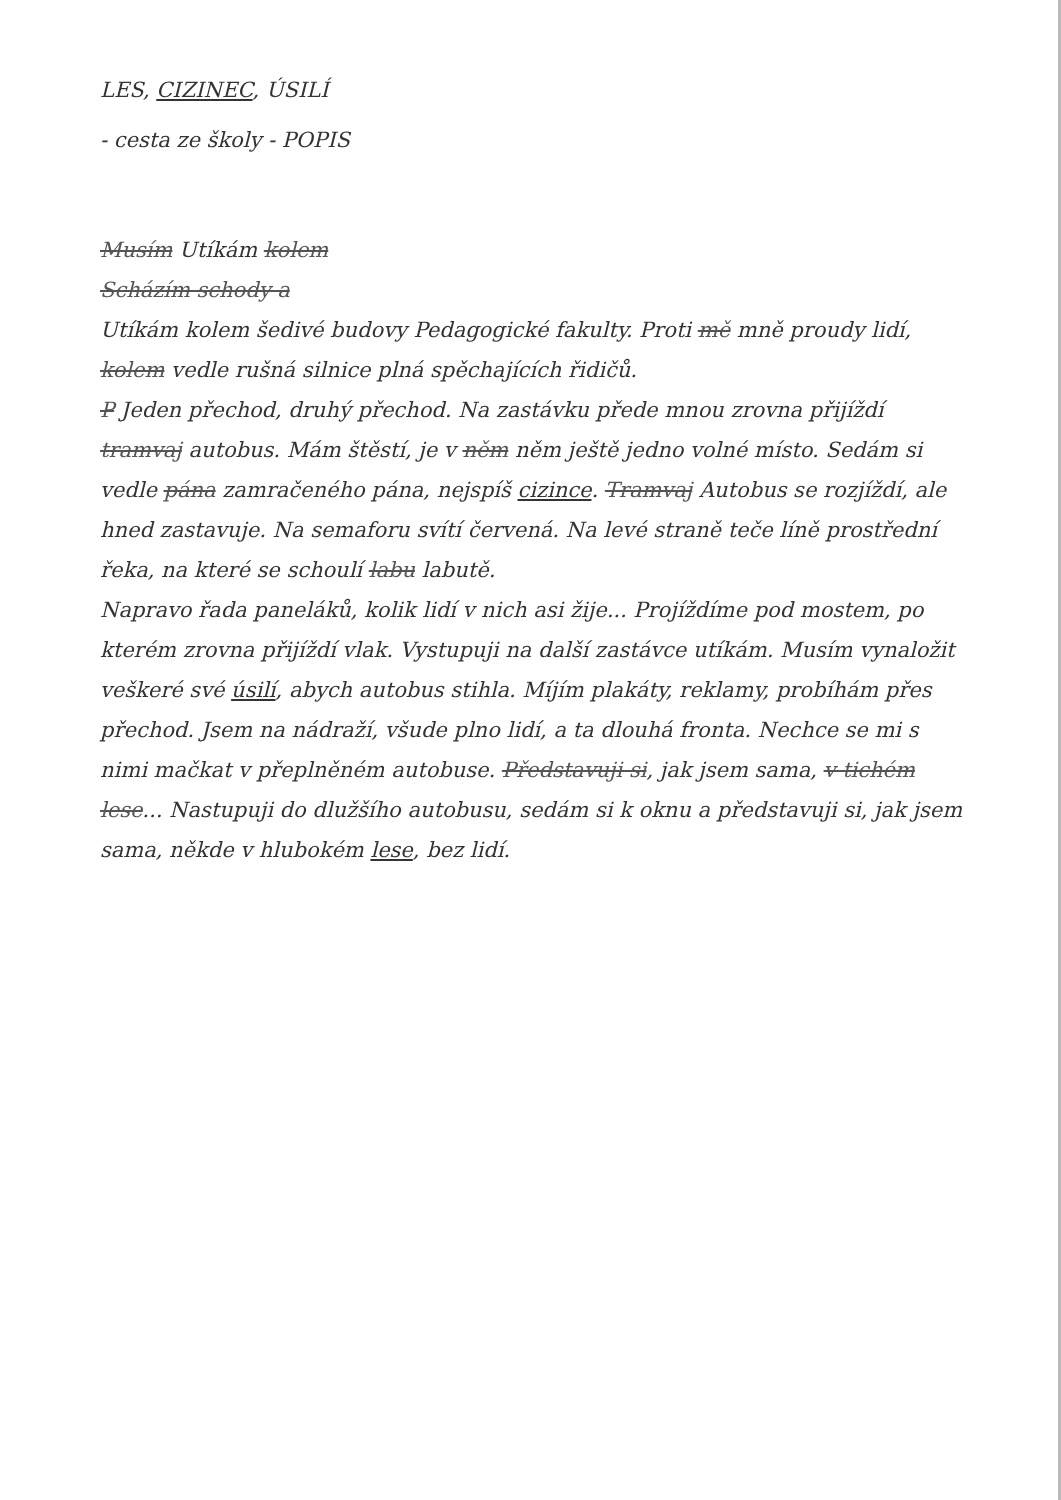LES, CIZINEC, ÚSILÍ
- cesta ze školy - POPIS
Musím Utíkám kolem
Scházím schody a
Utíkám kolem šedivé budovy Pedagogické fakulty. Proti mě mně proudy lidí, kolem vedle rušná silnice plná spěchajících řidičů.
P Jeden přechod, druhý přechod. Na zastávku přede mnou zrovna přijíždí tramvaj autobus. Mám štěstí, je v něm něm ještě jedno volné místo. Sedám si vedle pána zamračeného pána, nejspíš cizince. Tramvaj Autobus se rozjíždí, ale hned zastavuje. Na semaforu svítí červená. Na levé straně teče líně prostřední řeka, na které se schoulí labu labutě.
Napravo řada paneláků, kolik lidí v nich asi žije... Projíždíme pod mostem, po kterém zrovna přijíždí vlak. Vystupuji na další zastávce utíkám. Musím vynaložit veškeré své úsilí, abych autobus stihla. Míjím plakáty, reklamy, probíhám přes přechod. Jsem na nádraží, všude plno lidí, a ta dlouhá fronta. Nechce se mi s nimi mačkat v přeplněném autobuse. Představuji si, jak jsem sama, v tichém lese... Nastupuji do dlužšího autobusu, sedám si k oknu a představuji si, jak jsem sama, někde v hlubokém lese, bez lidí.